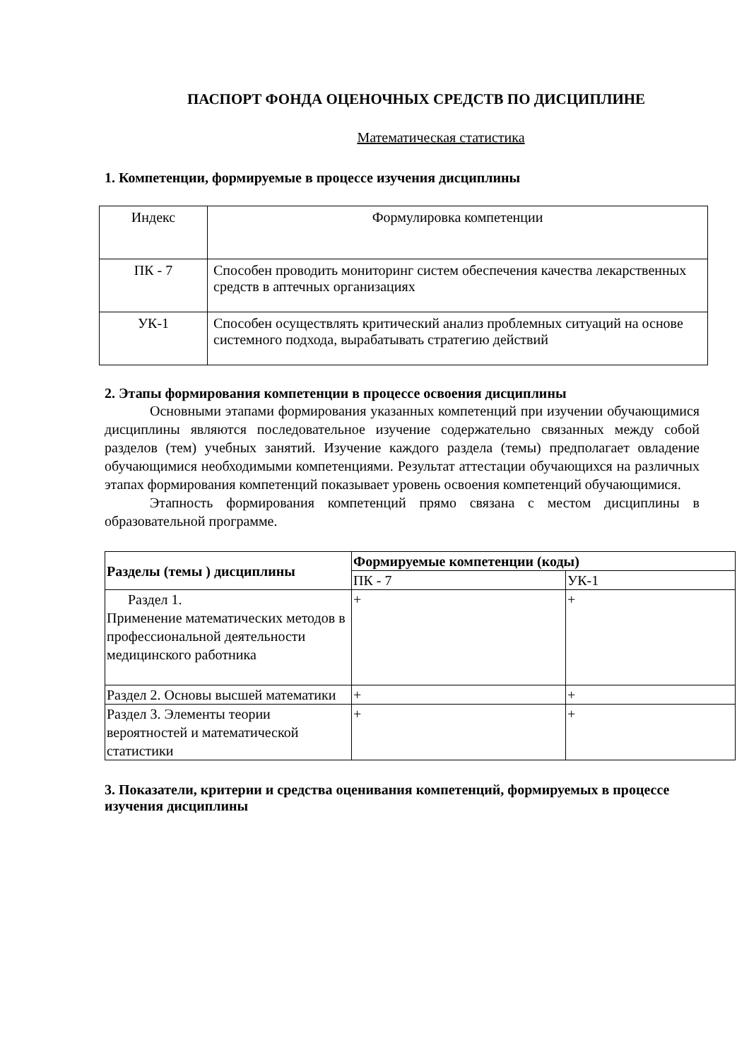ПАСПОРТ ФОНДА ОЦЕНОЧНЫХ СРЕДСТВ ПО ДИСЦИПЛИНЕ
Математическая статистика
1. Компетенции, формируемые в процессе изучения дисциплины
| Индекс | Формулировка компетенции |
| ПК - 7 | Способен проводить мониторинг систем обеспечения качества лекарственных средств в аптечных организациях |
| УК-1 | Способен осуществлять критический анализ проблемных ситуаций на основе системного подхода, вырабатывать стратегию действий |
2. Этапы формирования компетенции в процессе освоения дисциплины
Основными этапами формирования указанных компетенций при изучении обучающимися дисциплины являются последовательное изучение содержательно связанных между собой разделов (тем) учебных занятий. Изучение каждого раздела (темы) предполагает овладение обучающимися необходимыми компетенциями. Результат аттестации обучающихся на различных этапах формирования компетенций показывает уровень освоения компетенций обучающимися.
Этапность формирования компетенций прямо связана с местом дисциплины в образовательной программе.
| Разделы (темы ) дисциплины | Формируемые компетенции (коды) | |
| --- | --- | --- |
| | ПК - 7 | УК-1 |
| Раздел 1. Применение математических методов в профессиональной деятельности медицинского работника | + | + |
| Раздел 2. Основы высшей математики | + | + |
| Раздел 3. Элементы теории вероятностей и математической статистики | + | + |
3. Показатели, критерии и средства оценивания компетенций, формируемых в процессе изучения дисциплины